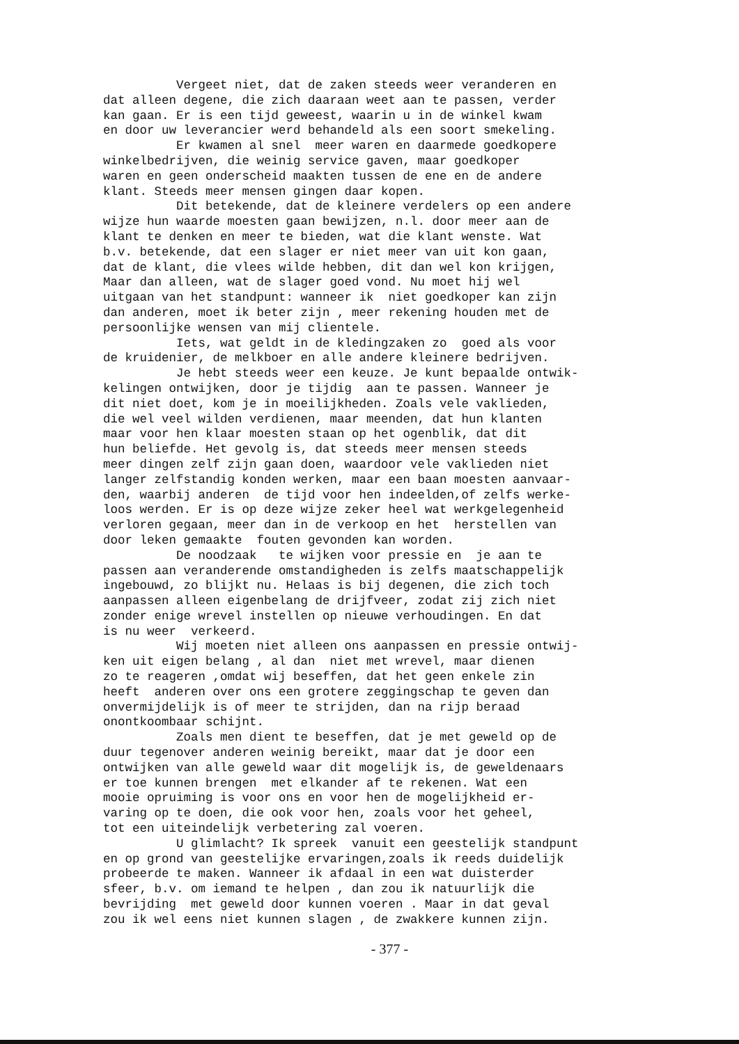Vergeet niet, dat de zaken steeds weer veranderen en dat alleen degene, die zich daaraan weet aan te passen, verder kan gaan. Er is een tijd geweest, waarin u in de winkel kwam en door uw leverancier werd behandeld als een soort smekeling. Er kwamen al snel meer waren en daarmede goedkopere winkelbedrijven, die weinig service gaven, maar goedkoper waren en geen onderscheid maakten tussen de ene en de andere klant. Steeds meer mensen gingen daar kopen. Dit betekende, dat de kleinere verdelers op een andere wijze hun waarde moesten gaan bewijzen, n.l. door meer aan de klant te denken en meer te bieden, wat die klant wenste. Wat b.v. betekende, dat een slager er niet meer van uit kon gaan, dat de klant, die vlees wilde hebben, dit dan wel kon krijgen, Maar dan alleen, wat de slager goed vond. Nu moet hij wel uitgaan van het standpunt: wanneer ik niet goedkoper kan zijn dan anderen, moet ik beter zijn , meer rekening houden met de persoonlijke wensen van mij clientele. Iets, wat geldt in de kledingzaken zo goed als voor de kruidenier, de melkboer en alle andere kleinere bedrijven. Je hebt steeds weer een keuze. Je kunt bepaalde ontwik- kelingen ontwijken, door je tijdig aan te passen. Wanneer je dit niet doet, kom je in moeilijkheden. Zoals vele vaklieden, die wel veel wilden verdienen, maar meenden, dat hun klanten maar voor hen klaar moesten staan op het ogenblik, dat dit hun beliefde. Het gevolg is, dat steeds meer mensen steeds meer dingen zelf zijn gaan doen, waardoor vele vaklieden niet langer zelfstandig konden werken, maar een baan moesten aanvaar- den, waarbij anderen de tijd voor hen indeelden,of zelfs werke- loos werden. Er is op deze wijze zeker heel wat werkgelegenheid verloren gegaan, meer dan in de verkoop en het herstellen van door leken gemaakte fouten gevonden kan worden. De noodzaak te wijken voor pressie en je aan te passen aan veranderende omstandigheden is zelfs maatschappelijk ingebouwd, zo blijkt nu. Helaas is bij degenen, die zich toch aanpassen alleen eigenbelang de drijfveer, zodat zij zich niet zonder enige wrevel instellen op nieuwe verhoudingen. En dat is nu weer verkeerd. Wij moeten niet alleen ons aanpassen en pressie ontwij- ken uit eigen belang , al dan niet met wrevel, maar dienen zo te reageren ,omdat wij beseffen, dat het geen enkele zin heeft anderen over ons een grotere zeggingschap te geven dan onvermijdelijk is of meer te strijden, dan na rijp beraad onontkoombaar schijnt. Zoals men dient te beseffen, dat je met geweld op de duur tegenover anderen weinig bereikt, maar dat je door een ontwijken van alle geweld waar dit mogelijk is, de geweldenaars er toe kunnen brengen met elkander af te rekenen. Wat een mooie opruiming is voor ons en voor hen de mogelijkheid er- varing op te doen, die ook voor hen, zoals voor het geheel, tot een uiteindelijk verbetering zal voeren. U glimlacht? Ik spreek vanuit een geestelijk standpunt en op grond van geestelijke ervaringen,zoals ik reeds duidelijk probeerde te maken. Wanneer ik afdaal in een wat duisterder sfeer, b.v. om iemand te helpen , dan zou ik natuurlijk die bevrijding met geweld door kunnen voeren . Maar in dat geval zou ik wel eens niet kunnen slagen , de zwakkere kunnen zijn.
- 377 -